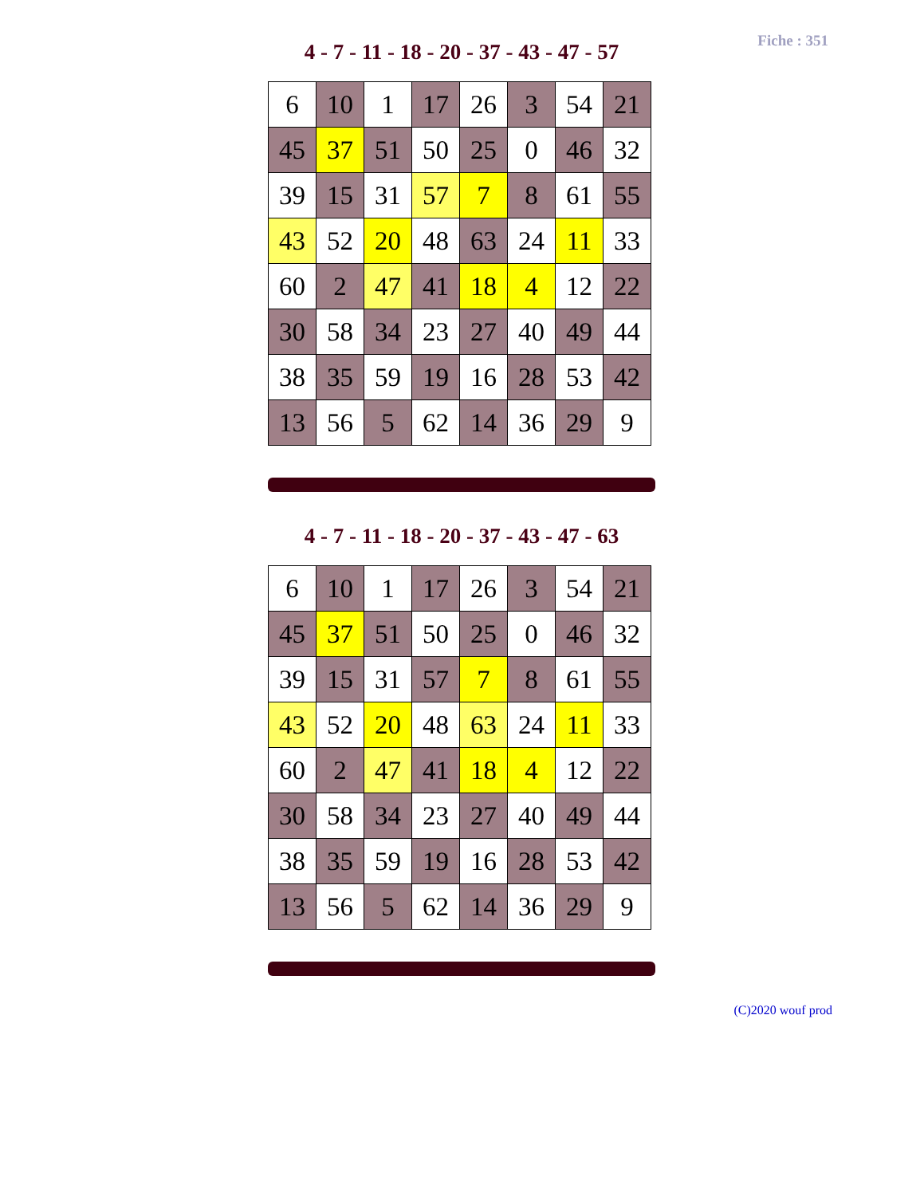Fiche : 351
4 - 7 - 11 - 18 - 20 - 37 - 43 - 47 - 57
| 6 | 10 | 1 | 17 | 26 | 3 | 54 | 21 |
| 45 | 37 | 51 | 50 | 25 | 0 | 46 | 32 |
| 39 | 15 | 31 | 57 | 7 | 8 | 61 | 55 |
| 43 | 52 | 20 | 48 | 63 | 24 | 11 | 33 |
| 60 | 2 | 47 | 41 | 18 | 4 | 12 | 22 |
| 30 | 58 | 34 | 23 | 27 | 40 | 49 | 44 |
| 38 | 35 | 59 | 19 | 16 | 28 | 53 | 42 |
| 13 | 56 | 5 | 62 | 14 | 36 | 29 | 9 |
4 - 7 - 11 - 18 - 20 - 37 - 43 - 47 - 63
| 6 | 10 | 1 | 17 | 26 | 3 | 54 | 21 |
| 45 | 37 | 51 | 50 | 25 | 0 | 46 | 32 |
| 39 | 15 | 31 | 57 | 7 | 8 | 61 | 55 |
| 43 | 52 | 20 | 48 | 63 | 24 | 11 | 33 |
| 60 | 2 | 47 | 41 | 18 | 4 | 12 | 22 |
| 30 | 58 | 34 | 23 | 27 | 40 | 49 | 44 |
| 38 | 35 | 59 | 19 | 16 | 28 | 53 | 42 |
| 13 | 56 | 5 | 62 | 14 | 36 | 29 | 9 |
(C)2020 wouf prod